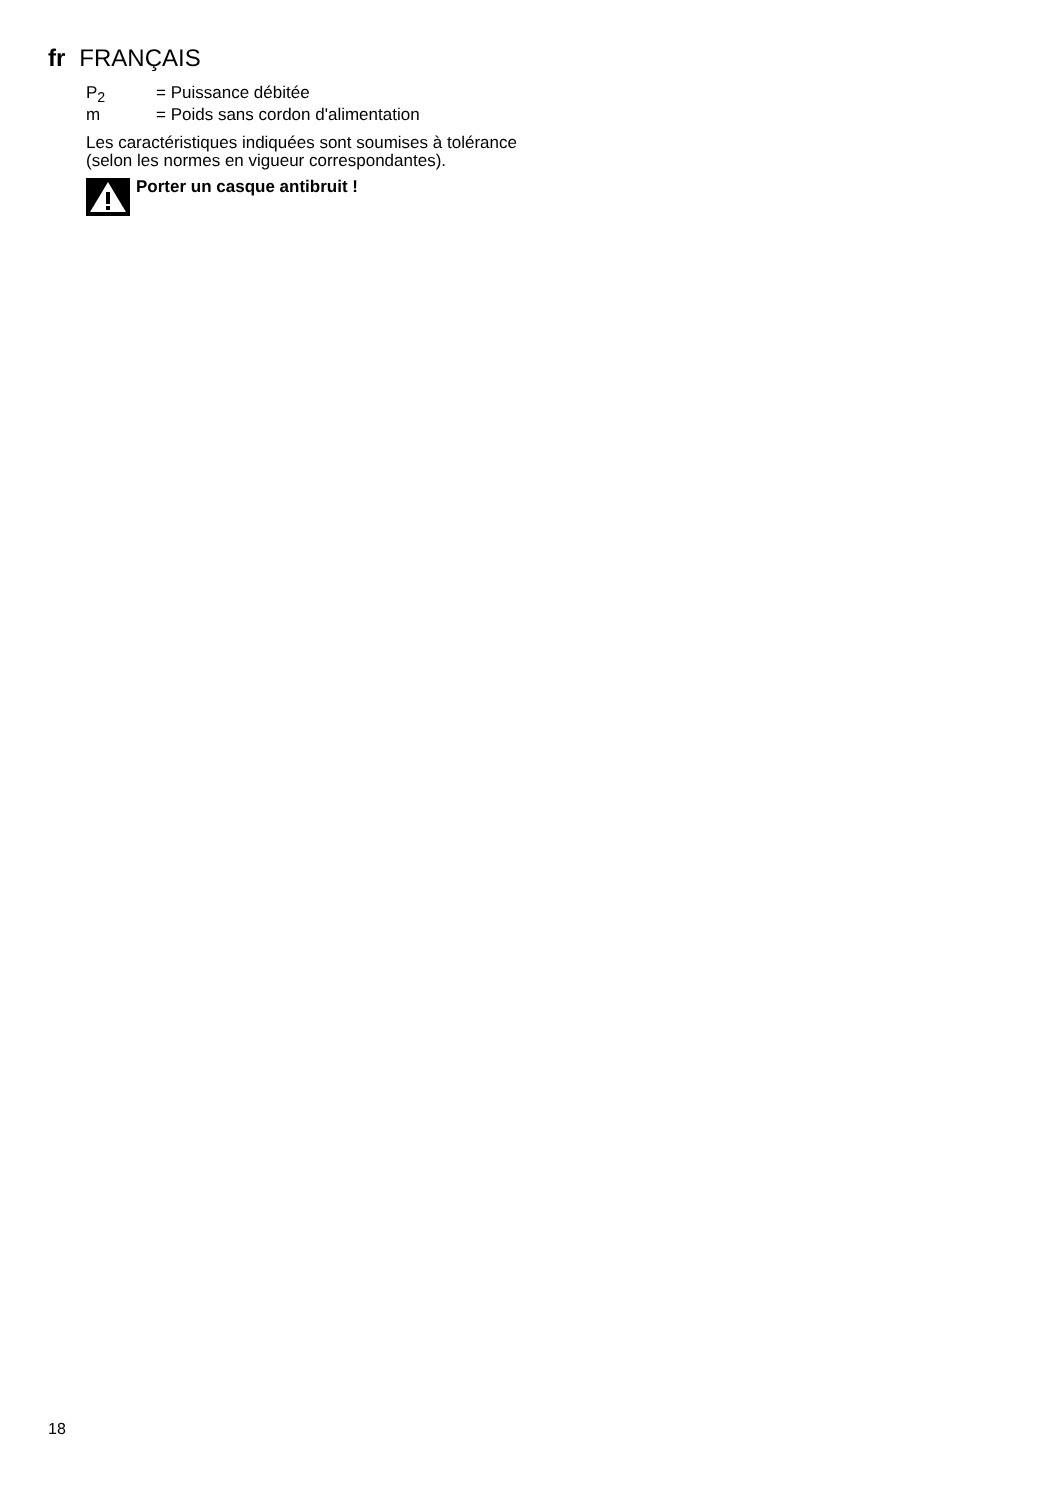fr FRANÇAIS
P<sub>2</sub> = Puissance débitée
m = Poids sans cordon d'alimentation
Les caractéristiques indiquées sont soumises à tolérance (selon les normes en vigueur correspondantes).
Porter un casque antibruit !
18